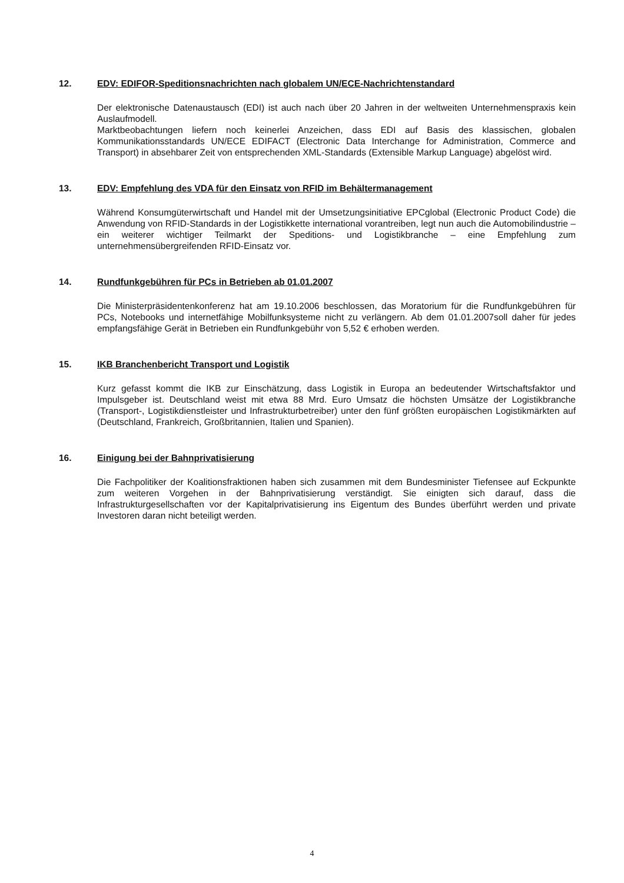12. EDV: EDIFOR-Speditionsnachrichten nach globalem UN/ECE-Nachrichtenstandard
Der elektronische Datenaustausch (EDI) ist auch nach über 20 Jahren in der weltweiten Unternehmenspraxis kein Auslaufmodell.
Marktbeobachtungen liefern noch keinerlei Anzeichen, dass EDI auf Basis des klassischen, globalen Kommunikationsstandards UN/ECE EDIFACT (Electronic Data Interchange for Administration, Commerce and Transport) in absehbarer Zeit von entsprechenden XML-Standards (Extensible Markup Language) abgelöst wird.
13. EDV: Empfehlung des VDA für den Einsatz von RFID im Behältermanagement
Während Konsumgüterwirtschaft und Handel mit der Umsetzungsinitiative EPCglobal (Electronic Product Code) die Anwendung von RFID-Standards in der Logistikkette international vorantreiben, legt nun auch die Automobilindustrie – ein weiterer wichtiger Teilmarkt der Speditions- und Logistikbranche – eine Empfehlung zum unternehmensübergreifenden RFID-Einsatz vor.
14. Rundfunkgebühren für PCs in Betrieben ab 01.01.2007
Die Ministerpräsidentenkonferenz hat am 19.10.2006 beschlossen, das Moratorium für die Rundfunkgebühren für PCs, Notebooks und internetfähige Mobilfunksysteme nicht zu verlängern. Ab dem 01.01.2007soll daher für jedes empfangsfähige Gerät in Betrieben ein Rundfunkgebühr von 5,52 € erhoben werden.
15. IKB Branchenbericht Transport und Logistik
Kurz gefasst kommt die IKB zur Einschätzung, dass Logistik in Europa an bedeutender Wirtschaftsfaktor und Impulsgeber ist. Deutschland weist mit etwa 88 Mrd. Euro Umsatz die höchsten Umsätze der Logistikbranche (Transport-, Logistikdienstleister und Infrastrukturbetreiber) unter den fünf größten europäischen Logistikmärkten auf (Deutschland, Frankreich, Großbritannien, Italien und Spanien).
16. Einigung bei der Bahnprivatisierung
Die Fachpolitiker der Koalitionsfraktionen haben sich zusammen mit dem Bundesminister Tiefensee auf Eckpunkte zum weiteren Vorgehen in der Bahnprivatisierung verständigt. Sie einigten sich darauf, dass die Infrastrukturgesellschaften vor der Kapitalprivatisierung ins Eigentum des Bundes überführt werden und private Investoren daran nicht beteiligt werden.
4